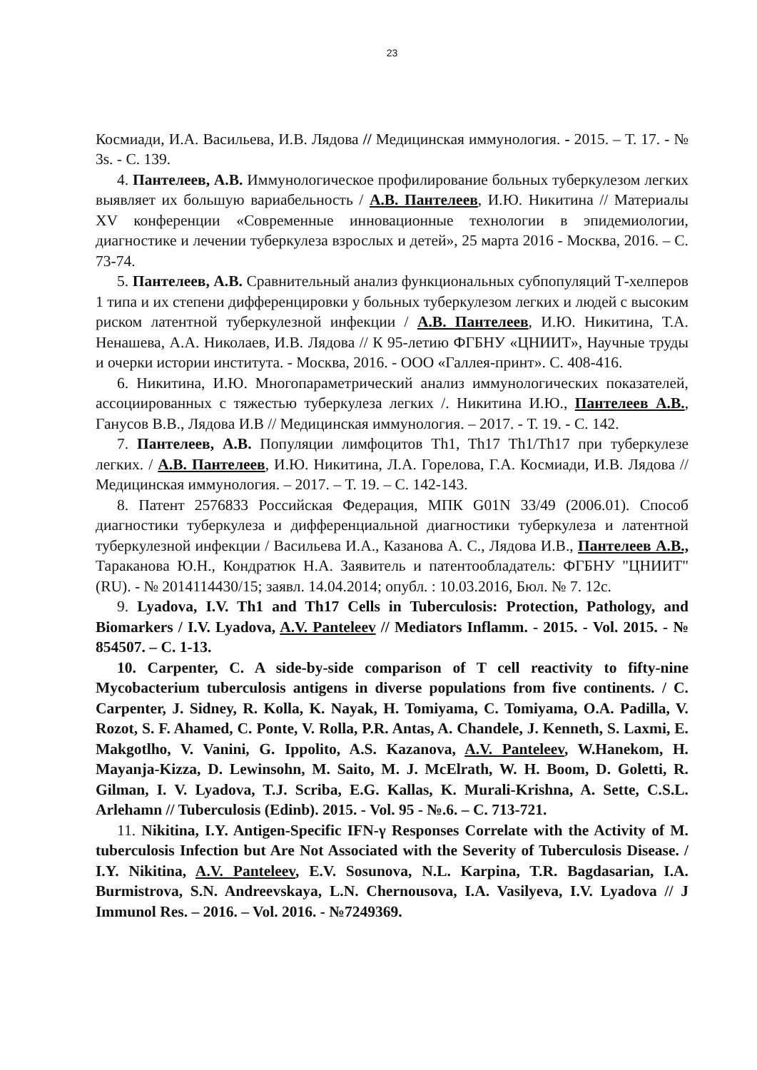23
Космиади, И.А. Васильева, И.В. Лядова // Медицинская иммунология. - 2015. – Т. 17. - № 3s. - С. 139.
4. Пантелеев, А.В. Иммунологическое профилирование больных туберкулезом легких выявляет их большую вариабельность / А.В. Пантелеев, И.Ю. Никитина // Материалы XV конференции «Современные инновационные технологии в эпидемиологии, диагностике и лечении туберкулеза взрослых и детей», 25 марта 2016 - Москва, 2016. – С. 73-74.
5. Пантелеев, А.В. Сравнительный анализ функциональных субпопуляций Т-хелперов 1 типа и их степени дифференцировки у больных туберкулезом легких и людей с высоким риском латентной туберкулезной инфекции / А.В. Пантелеев, И.Ю. Никитина, Т.А. Ненашева, А.А. Николаев, И.В. Лядова // К 95-летию ФГБНУ «ЦНИИТ», Научные труды и очерки истории института. - Москва, 2016. - ООО «Галлея-принт». С. 408-416.
6. Никитина, И.Ю. Многопараметрический анализ иммунологических показателей, ассоциированных с тяжестью туберкулеза легких /. Никитина И.Ю., Пантелеев А.В., Ганусов В.В., Лядова И.В // Медицинская иммунология. – 2017. - Т. 19. - С. 142.
7. Пантелеев, А.В. Популяции лимфоцитов Th1, Th17 Th1/Th17 при туберкулезе легких. / А.В. Пантелеев, И.Ю. Никитина, Л.А. Горелова, Г.А. Космиади, И.В. Лядова // Медицинская иммунология. – 2017. – Т. 19. – С. 142-143.
8. Патент 2576833 Российская Федерация, МПК G01N 33/49 (2006.01). Способ диагностики туберкулеза и дифференциальной диагностики туберкулеза и латентной туберкулезной инфекции / Васильева И.А., Казанова А. С., Лядова И.В., Пантелеев А.В., Тараканова Ю.Н., Кондратюк Н.А. Заявитель и патентообладатель: ФГБНУ "ЦНИИТ" (RU). - № 2014114430/15; заявл. 14.04.2014; опубл. : 10.03.2016, Бюл. № 7. 12с.
9. Lyadova, I.V. Th1 and Th17 Cells in Tuberculosis: Protection, Pathology, and Biomarkers / I.V. Lyadova, A.V. Panteleev // Mediators Inflamm. - 2015. - Vol. 2015. - № 854507. – С. 1-13.
10. Carpenter, C. A side-by-side comparison of T cell reactivity to fifty-nine Mycobacterium tuberculosis antigens in diverse populations from five continents. / C. Carpenter, J. Sidney, R. Kolla, K. Nayak, H. Tomiyama, C. Tomiyama, O.A. Padilla, V. Rozot, S. F. Ahamed, C. Ponte, V. Rolla, P.R. Antas, A. Chandele, J. Kenneth, S. Laxmi, E. Makgotlho, V. Vanini, G. Ippolito, A.S. Kazanova, A.V. Panteleev, W.Hanekom, H. Mayanja-Kizza, D. Lewinsohn, M. Saito, M. J. McElrath, W. H. Boom, D. Goletti, R. Gilman, I. V. Lyadova, T.J. Scriba, E.G. Kallas, K. Murali-Krishna, A. Sette, C.S.L. Arlehamn // Tuberculosis (Edinb). 2015. - Vol. 95 - №.6. – С. 713-721.
11. Nikitina, I.Y. Antigen-Specific IFN-γ Responses Correlate with the Activity of M. tuberculosis Infection but Are Not Associated with the Severity of Tuberculosis Disease. / I.Y. Nikitina, A.V. Panteleev, E.V. Sosunova, N.L. Karpina, T.R. Bagdasarian, I.A. Burmistrova, S.N. Andreevskaya, L.N. Chernousova, I.A. Vasilyeva, I.V. Lyadova // J Immunol Res. – 2016. – Vol. 2016. - №7249369.